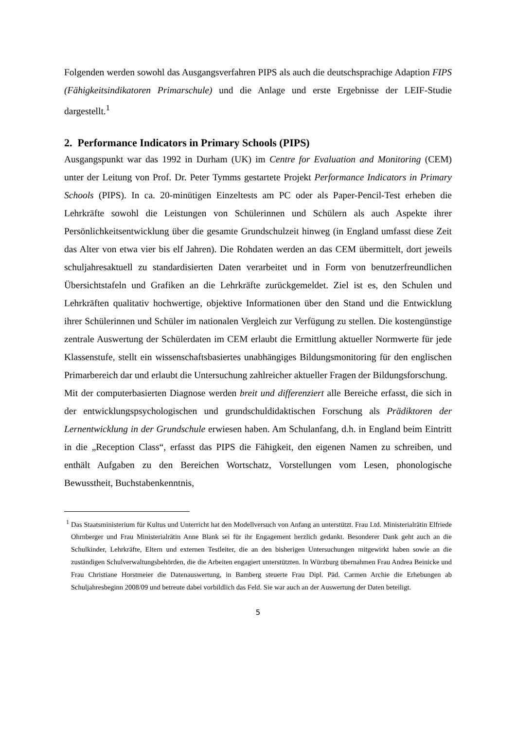Folgenden werden sowohl das Ausgangsverfahren PIPS als auch die deutschsprachige Adaption FIPS (Fähigkeitsindikatoren Primarschule) und die Anlage und erste Ergebnisse der LEIF-Studie dargestellt.<sup>1</sup>
2. Performance Indicators in Primary Schools (PIPS)
Ausgangspunkt war das 1992 in Durham (UK) im Centre for Evaluation and Monitoring (CEM) unter der Leitung von Prof. Dr. Peter Tymms gestartete Projekt Performance Indicators in Primary Schools (PIPS). In ca. 20-minütigen Einzeltests am PC oder als Paper-Pencil-Test erheben die Lehrkräfte sowohl die Leistungen von Schülerinnen und Schülern als auch Aspekte ihrer Persönlichkeitsentwicklung über die gesamte Grundschulzeit hinweg (in England umfasst diese Zeit das Alter von etwa vier bis elf Jahren). Die Rohdaten werden an das CEM übermittelt, dort jeweils schuljahresaktuell zu standardisierten Daten verarbeitet und in Form von benutzerfreundlichen Übersichtstafeln und Grafiken an die Lehrkräfte zurückgemeldet. Ziel ist es, den Schulen und Lehrkräften qualitativ hochwertige, objektive Informationen über den Stand und die Entwicklung ihrer Schülerinnen und Schüler im nationalen Vergleich zur Verfügung zu stellen. Die kostengünstige zentrale Auswertung der Schülerdaten im CEM erlaubt die Ermittlung aktueller Normwerte für jede Klassenstufe, stellt ein wissenschaftsbasiertes unabhängiges Bildungsmonitoring für den englischen Primarbereich dar und erlaubt die Untersuchung zahlreicher aktueller Fragen der Bildungsforschung.
Mit der computerbasierten Diagnose werden breit und differenziert alle Bereiche erfasst, die sich in der entwicklungspsychologischen und grundschuldidaktischen Forschung als Prädiktoren der Lernentwicklung in der Grundschule erwiesen haben. Am Schulanfang, d.h. in England beim Eintritt in die „Reception Class“, erfasst das PIPS die Fähigkeit, den eigenen Namen zu schreiben, und enthält Aufgaben zu den Bereichen Wortschatz, Vorstellungen vom Lesen, phonologische Bewusstheit, Buchstabenkenntnis,
<sup>1</sup> Das Staatsministerium für Kultus und Unterricht hat den Modellversuch von Anfang an unterstützt. Frau Ltd. Ministerialrätin Elfriede Ohrnberger und Frau Ministerialrätin Anne Blank sei für ihr Engagement herzlich gedankt. Besonderer Dank geht auch an die Schulkinder, Lehrkräfte, Eltern und externen Testleiter, die an den bisherigen Untersuchungen mitgewirkt haben sowie an die zuständigen Schulverwaltungsbehörden, die die Arbeiten engagiert unterstützten. In Würzburg übernahmen Frau Andrea Beinicke und Frau Christiane Horstmeier die Datenauswertung, in Bamberg steuerte Frau Dipl. Päd. Carmen Archie die Erhebungen ab Schuljahresbeginn 2008/09 und betreute dabei vorbildlich das Feld. Sie war auch an der Auswertung der Daten beteiligt.
5